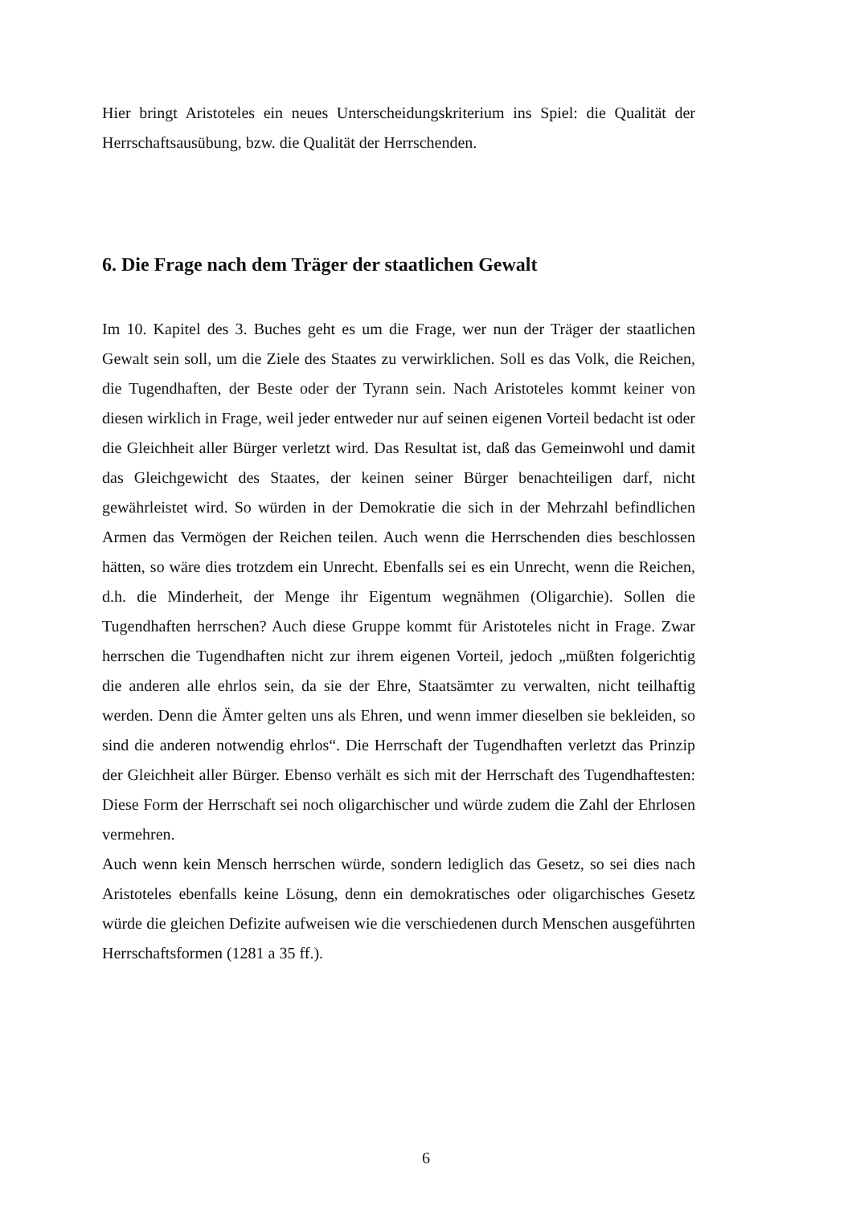Hier bringt Aristoteles ein neues Unterscheidungskriterium ins Spiel: die Qualität der Herrschaftsausübung, bzw. die Qualität der Herrschenden.
6. Die Frage nach dem Träger der staatlichen Gewalt
Im 10. Kapitel des 3. Buches geht es um die Frage, wer nun der Träger der staatlichen Gewalt sein soll, um die Ziele des Staates zu verwirklichen. Soll es das Volk, die Reichen, die Tugendhaften, der Beste oder der Tyrann sein. Nach Aristoteles kommt keiner von diesen wirklich in Frage, weil jeder entweder nur auf seinen eigenen Vorteil bedacht ist oder die Gleichheit aller Bürger verletzt wird. Das Resultat ist, daß das Gemeinwohl und damit das Gleichgewicht des Staates, der keinen seiner Bürger benachteiligen darf, nicht gewährleistet wird. So würden in der Demokratie die sich in der Mehrzahl befindlichen Armen das Vermögen der Reichen teilen. Auch wenn die Herrschenden dies beschlossen hätten, so wäre dies trotzdem ein Unrecht. Ebenfalls sei es ein Unrecht, wenn die Reichen, d.h. die Minderheit, der Menge ihr Eigentum wegnähmen (Oligarchie). Sollen die Tugendhaften herrschen? Auch diese Gruppe kommt für Aristoteles nicht in Frage. Zwar herrschen die Tugendhaften nicht zur ihrem eigenen Vorteil, jedoch „müßten folgerichtig die anderen alle ehrlos sein, da sie der Ehre, Staatsämter zu verwalten, nicht teilhaftig werden. Denn die Ämter gelten uns als Ehren, und wenn immer dieselben sie bekleiden, so sind die anderen notwendig ehrlos“. Die Herrschaft der Tugendhaften verletzt das Prinzip der Gleichheit aller Bürger. Ebenso verhält es sich mit der Herrschaft des Tugendhaftesten: Diese Form der Herrschaft sei noch oligarchischer und würde zudem die Zahl der Ehrlosen vermehren.
Auch wenn kein Mensch herrschen würde, sondern lediglich das Gesetz, so sei dies nach Aristoteles ebenfalls keine Lösung, denn ein demokratisches oder oligarchisches Gesetz würde die gleichen Defizite aufweisen wie die verschiedenen durch Menschen ausgeführten Herrschaftsformen (1281 a 35 ff.).
6